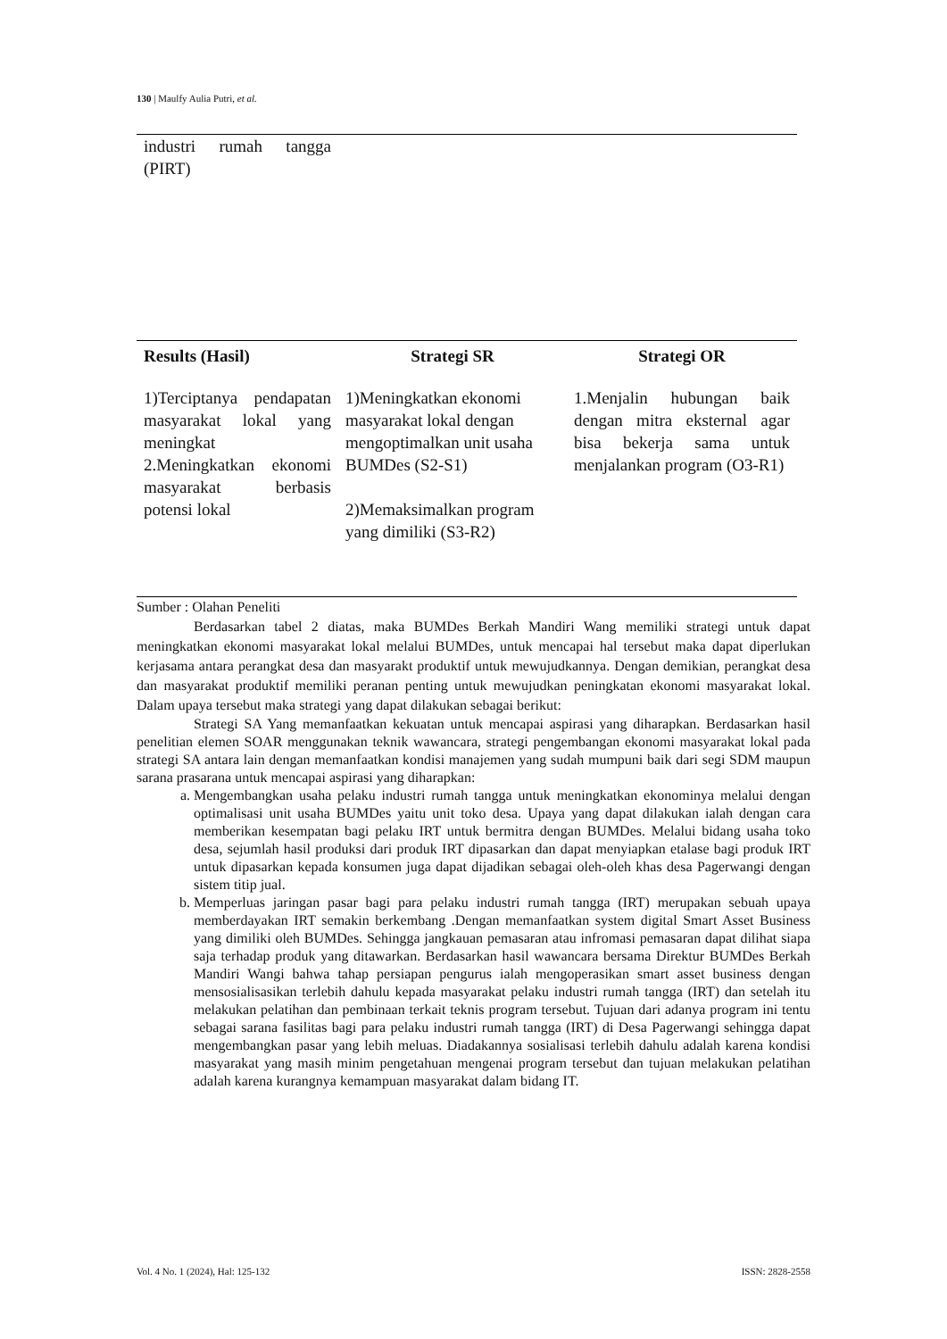130 | Maulfy Aulia Putri, et al.
| industri rumah tangga (PIRT) | | |
| Results (Hasil) | Strategi SR | Strategi OR |
| --- | --- | --- |
| 1)Terciptanya pendapatan masyarakat lokal yang meningkat 2.Meningkatkan ekonomi masyarakat berbasis potensi lokal | 1)Meningkatkan ekonomi masyarakat lokal dengan mengoptimalkan unit usaha BUMDes (S2-S1) 2)Memaksimalkan program yang dimiliki (S3-R2) | 1.Menjalin hubungan baik dengan mitra eksternal agar bisa bekerja sama untuk menjalankan program (O3-R1) |
Sumber : Olahan Peneliti
Berdasarkan tabel 2 diatas, maka BUMDes Berkah Mandiri Wang memiliki strategi untuk dapat meningkatkan ekonomi masyarakat lokal melalui BUMDes, untuk mencapai hal tersebut maka dapat diperlukan kerjasama antara perangkat desa dan masyarakt produktif untuk mewujudkannya. Dengan demikian, perangkat desa dan masyarakat produktif memiliki peranan penting untuk mewujudkan peningkatan ekonomi masyarakat lokal. Dalam upaya tersebut maka strategi yang dapat dilakukan sebagai berikut:
Strategi SA Yang memanfaatkan kekuatan untuk mencapai aspirasi yang diharapkan. Berdasarkan hasil penelitian elemen SOAR menggunakan teknik wawancara, strategi pengembangan ekonomi masyarakat lokal pada strategi SA antara lain dengan memanfaatkan kondisi manajemen yang sudah mumpuni baik dari segi SDM maupun sarana prasarana untuk mencapai aspirasi yang diharapkan:
a. Mengembangkan usaha pelaku industri rumah tangga untuk meningkatkan ekonominya melalui dengan optimalisasi unit usaha BUMDes yaitu unit toko desa. Upaya yang dapat dilakukan ialah dengan cara memberikan kesempatan bagi pelaku IRT untuk bermitra dengan BUMDes. Melalui bidang usaha toko desa, sejumlah hasil produksi dari produk IRT dipasarkan dan dapat menyiapkan etalase bagi produk IRT untuk dipasarkan kepada konsumen juga dapat dijadikan sebagai oleh-oleh khas desa Pagerwangi dengan sistem titip jual.
b. Memperluas jaringan pasar bagi para pelaku industri rumah tangga (IRT) merupakan sebuah upaya memberdayakan IRT semakin berkembang .Dengan memanfaatkan system digital Smart Asset Business yang dimiliki oleh BUMDes. Sehingga jangkauan pemasaran atau infromasi pemasaran dapat dilihat siapa saja terhadap produk yang ditawarkan. Berdasarkan hasil wawancara bersama Direktur BUMDes Berkah Mandiri Wangi bahwa tahap persiapan pengurus ialah mengoperasikan smart asset business dengan mensosialisasikan terlebih dahulu kepada masyarakat pelaku industri rumah tangga (IRT) dan setelah itu melakukan pelatihan dan pembinaan terkait teknis program tersebut. Tujuan dari adanya program ini tentu sebagai sarana fasilitas bagi para pelaku industri rumah tangga (IRT) di Desa Pagerwangi sehingga dapat mengembangkan pasar yang lebih meluas. Diadakannya sosialisasi terlebih dahulu adalah karena kondisi masyarakat yang masih minim pengetahuan mengenai program tersebut dan tujuan melakukan pelatihan adalah karena kurangnya kemampuan masyarakat dalam bidang IT.
Vol. 4 No. 1 (2024), Hal: 125-132 ISSN: 2828-2558